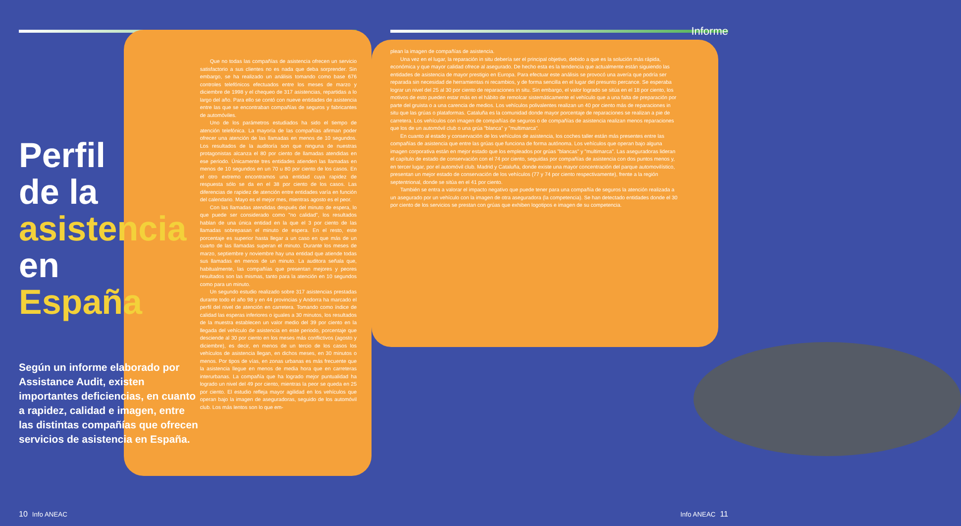Perfil
de la
asistencia
en
España
Según un informe elaborado por Assistance Audit, existen importantes deficiencias, en cuanto a rapidez, calidad e imagen, entre las distintas compañías que ofrecen servicios de asistencia en España.
Que no todas las compañías de asistencia ofrecen un servicio satisfactorio a sus clientes no es nada que deba sorprender. Sin embargo, se ha realizado un análisis tomando como base 676 controles telefónicos efectuados entre los meses de marzo y diciembre de 1998 y el chequeo de 317 asistencias, repartidas a lo largo del año. Para ello se contó con nueve entidades de asistencia entre las que se encontraban compañías de seguros y fabricantes de automóviles.
Uno de los parámetros estudiados ha sido el tiempo de atención telefónica. La mayoría de las compañías afirman poder ofrecer una atención de las llamadas en menos de 10 segundos. Los resultados de la auditoría son que ninguna de nuestras protagonistas alcanza el 80 por ciento de llamadas atendidas en ese periodo. Únicamente tres entidades atienden las llamadas en menos de 10 segundos en un 70 u 80 por ciento de los casos. En el otro extremo encontramos una entidad cuya rapidez de respuesta sólo se da en el 38 por ciento de los casos. Las diferencias de rapidez de atención entre entidades varía en función del calendario. Mayo es el mejor mes, mientras agosto es el peor.
Con las llamadas atendidas después del minuto de espera, lo que puede ser considerado como "no calidad", los resultados hablan de una única entidad en la que el 3 por ciento de las llamadas sobrepasan el minuto de espera. En el resto, este porcentaje es superior hasta llegar a un caso en que más de un cuarto de las llamadas superan el minuto. Durante los meses de marzo, septiembre y noviembre hay una entidad que atiende todas sus llamadas en menos de un minuto. La auditora señala que, habitualmente, las compañías que presentan mejores y peores resultados son las mismas, tanto para la atención en 10 segundos como para un minuto.
Un segundo estudio realizado sobre 317 asistencias prestadas durante todo el año 98 y en 44 provincias y Andorra ha marcado el perfil del nivel de atención en carretera. Tomando como índice de calidad las esperas inferiores o iguales a 30 minutos, los resultados de la muestra establecen un valor medio del 39 por ciento en la llegada del vehículo de asistencia en este periodo, porcentaje que desciende al 30 por ciento en los meses más conflictivos (agosto y diciembre), es decir, en menos de un tercio de los casos los vehículos de asistencia llegan, en dichos meses, en 30 minutos o menos. Por tipos de vías, en zonas urbanas es más frecuente que la asistencia llegue en menos de media hora que en carreteras interurbanas. La compañía que ha logrado mejor puntualidad ha logrado un nivel del 49 por ciento, mientras la peor se queda en 25 por ciento. El estudio refleja mayor agilidad en los vehículos que operan bajo la imagen de aseguradoras, seguido de los automóvil club. Los más lentos son lo que em-
10 Info ANEAC
Informe
plean la imagen de compañías de asistencia.
Una vez en el lugar, la reparación in situ debería ser el principal objetivo, debido a que es la solución más rápida, económica y que mayor calidad ofrece al asegurado. De hecho esta es la tendencia que actualmente están siguiendo las entidades de asistencia de mayor prestigio en Europa. Para efectuar este análisis se provocó una avería que podría ser reparada sin necesidad de herramientas ni recambios, y de forma sencilla en el lugar del presunto percance. Se esperaba lograr un nivel del 25 al 30 por ciento de reparaciones in situ. Sin embargo, el valor logrado se sitúa en el 18 por ciento, los motivos de esto pueden estar más en el hábito de remolcar sistemáticamente el vehículo que a una falta de preparación por parte del gruista o a una carencia de medios. Los vehículos polivalentes realizan un 40 por ciento más de reparaciones in situ que las grúas o plataformas. Cataluña es la comunidad donde mayor porcentaje de reparaciones se realizan a pie de carretera. Los vehículos con imagen de compañías de seguros o de compañías de asistencia realizan menos reparaciones que los de un automóvil club o una grúa "blanca" y "multimarca".
En cuanto al estado y conservación de los vehículos de asistencia, los coches taller están más presentes entre las compañías de asistencia que entre las grúas que funciona de forma autónoma. Los vehículos que operan bajo alguna imagen corporativa están en mejor estado que los empleados por grúas "blancas" y "multimarca". Las aseguradoras lideran el capítulo de estado de conservación con el 74 por ciento, seguidas por compañías de asistencia con dos puntos menos y, en tercer lugar, por el automóvil club. Madrid y Cataluña, donde existe una mayor concentración del parque automovilístico, presentan un mejor estado de conservación de los vehículos (77 y 74 por ciento respectivamente), frente a la región septentrional, donde se sitúa en el 41 por ciento.
También se entra a valorar el impacto negativo que puede tener para una compañía de seguros la atención realizada a un asegurado por un vehículo con la imagen de otra aseguradora (la competencia). Se han detectado entidades donde el 30 por ciento de los servicios se prestan con grúas que exhiben logotipos e imagen de su competencia.
Info ANEAC 11